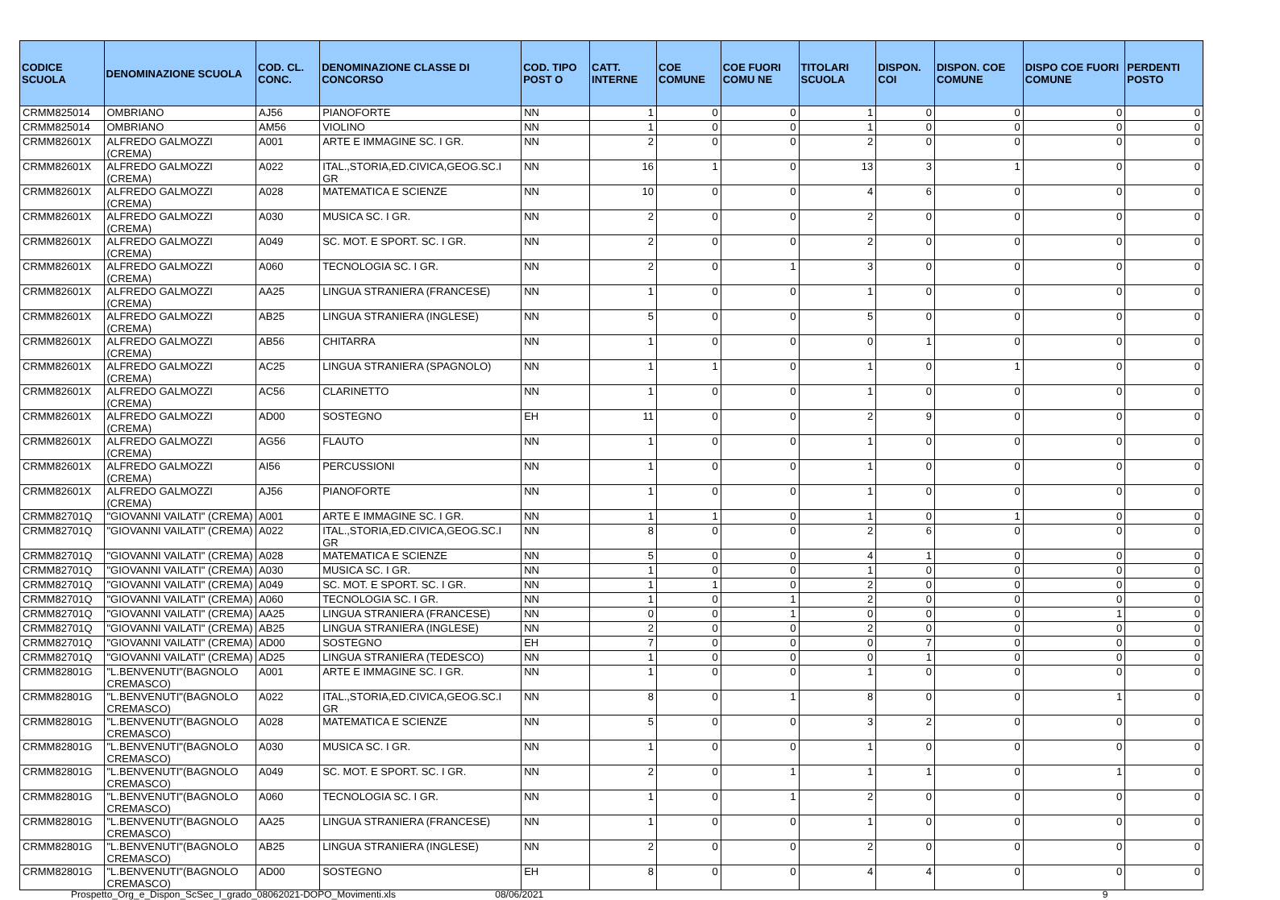| CODICE SCUOLA | DENOMINAZIONE SCUOLA | COD. CL. CONC. | DENOMINAZIONE CLASSE DI CONCORSO | COD. TIPO POST O | CATT. INTERNE | COE COMUNE | COE FUORI COMU NE | TITOLARI SCUOLA | DISPON. COI | DISPON. COE COMUNE | DISPO COE FUORI COMUNE | PERDENTI POSTO |
| --- | --- | --- | --- | --- | --- | --- | --- | --- | --- | --- | --- | --- |
| CRMM825014 | OMBRIANO | AJ56 | PIANOFORTE | NN | 1 | 0 | 0 | 1 | 0 | 0 | 0 | 0 |
| CRMM825014 | OMBRIANO | AM56 | VIOLINO | NN | 1 | 0 | 0 | 1 | 0 | 0 | 0 | 0 |
| CRMM82601X | ALFREDO GALMOZZI (CREMA) | A001 | ARTE E IMMAGINE SC. I GR. | NN | 2 | 0 | 0 | 2 | 0 | 0 | 0 | 0 |
| CRMM82601X | ALFREDO GALMOZZI (CREMA) | A022 | ITAL.,STORIA,ED.CIVICA,GEOG.SC.I GR | NN | 16 | 1 | 0 | 13 | 3 | 1 | 0 | 0 |
| CRMM82601X | ALFREDO GALMOZZI (CREMA) | A028 | MATEMATICA E SCIENZE | NN | 10 | 0 | 0 | 4 | 6 | 0 | 0 | 0 |
| CRMM82601X | ALFREDO GALMOZZI (CREMA) | A030 | MUSICA SC. I GR. | NN | 2 | 0 | 0 | 2 | 0 | 0 | 0 | 0 |
| CRMM82601X | ALFREDO GALMOZZI (CREMA) | A049 | SC. MOT. E SPORT. SC. I GR. | NN | 2 | 0 | 0 | 2 | 0 | 0 | 0 | 0 |
| CRMM82601X | ALFREDO GALMOZZI (CREMA) | A060 | TECNOLOGIA SC. I GR. | NN | 2 | 0 | 1 | 3 | 0 | 0 | 0 | 0 |
| CRMM82601X | ALFREDO GALMOZZI (CREMA) | AA25 | LINGUA STRANIERA (FRANCESE) | NN | 1 | 0 | 0 | 1 | 0 | 0 | 0 | 0 |
| CRMM82601X | ALFREDO GALMOZZI (CREMA) | AB25 | LINGUA STRANIERA (INGLESE) | NN | 5 | 0 | 0 | 5 | 0 | 0 | 0 | 0 |
| CRMM82601X | ALFREDO GALMOZZI (CREMA) | AB56 | CHITARRA | NN | 1 | 0 | 0 | 0 | 1 | 0 | 0 | 0 |
| CRMM82601X | ALFREDO GALMOZZI (CREMA) | AC25 | LINGUA STRANIERA (SPAGNOLO) | NN | 1 | 1 | 0 | 1 | 0 | 1 | 0 | 0 |
| CRMM82601X | ALFREDO GALMOZZI (CREMA) | AC56 | CLARINETTO | NN | 1 | 0 | 0 | 1 | 0 | 0 | 0 | 0 |
| CRMM82601X | ALFREDO GALMOZZI (CREMA) | AD00 | SOSTEGNO | EH | 11 | 0 | 0 | 2 | 9 | 0 | 0 | 0 |
| CRMM82601X | ALFREDO GALMOZZI (CREMA) | AG56 | FLAUTO | NN | 1 | 0 | 0 | 1 | 0 | 0 | 0 | 0 |
| CRMM82601X | ALFREDO GALMOZZI (CREMA) | AI56 | PERCUSSIONI | NN | 1 | 0 | 0 | 1 | 0 | 0 | 0 | 0 |
| CRMM82601X | ALFREDO GALMOZZI (CREMA) | AJ56 | PIANOFORTE | NN | 1 | 0 | 0 | 1 | 0 | 0 | 0 | 0 |
| CRMM82701Q | "GIOVANNI VAILATI" (CREMA) | A001 | ARTE E IMMAGINE SC. I GR. | NN | 1 | 1 | 0 | 1 | 0 | 1 | 0 | 0 |
| CRMM82701Q | "GIOVANNI VAILATI" (CREMA) | A022 | ITAL.,STORIA,ED.CIVICA,GEOG.SC.I GR | NN | 8 | 0 | 0 | 2 | 6 | 0 | 0 | 0 |
| CRMM82701Q | "GIOVANNI VAILATI" (CREMA) | A028 | MATEMATICA E SCIENZE | NN | 5 | 0 | 0 | 4 | 1 | 0 | 0 | 0 |
| CRMM82701Q | "GIOVANNI VAILATI" (CREMA) | A030 | MUSICA SC. I GR. | NN | 1 | 0 | 0 | 1 | 0 | 0 | 0 | 0 |
| CRMM82701Q | "GIOVANNI VAILATI" (CREMA) | A049 | SC. MOT. E SPORT. SC. I GR. | NN | 1 | 1 | 0 | 2 | 0 | 0 | 0 | 0 |
| CRMM82701Q | "GIOVANNI VAILATI" (CREMA) | A060 | TECNOLOGIA SC. I GR. | NN | 1 | 0 | 1 | 2 | 0 | 0 | 0 | 0 |
| CRMM82701Q | "GIOVANNI VAILATI" (CREMA) | AA25 | LINGUA STRANIERA (FRANCESE) | NN | 0 | 0 | 1 | 0 | 0 | 0 | 1 | 0 |
| CRMM82701Q | "GIOVANNI VAILATI" (CREMA) | AB25 | LINGUA STRANIERA (INGLESE) | NN | 2 | 0 | 0 | 2 | 0 | 0 | 0 | 0 |
| CRMM82701Q | "GIOVANNI VAILATI" (CREMA) | AD00 | SOSTEGNO | EH | 7 | 0 | 0 | 0 | 7 | 0 | 0 | 0 |
| CRMM82701Q | "GIOVANNI VAILATI" (CREMA) | AD25 | LINGUA STRANIERA (TEDESCO) | NN | 1 | 0 | 0 | 0 | 1 | 0 | 0 | 0 |
| CRMM82801G | "L.BENVENUTI"(BAGNOLO CREMASCO) | A001 | ARTE E IMMAGINE SC. I GR. | NN | 1 | 0 | 0 | 1 | 0 | 0 | 0 | 0 |
| CRMM82801G | "L.BENVENUTI"(BAGNOLO CREMASCO) | A022 | ITAL.,STORIA,ED.CIVICA,GEOG.SC.I GR | NN | 8 | 0 | 1 | 8 | 0 | 0 | 1 | 0 |
| CRMM82801G | "L.BENVENUTI"(BAGNOLO CREMASCO) | A028 | MATEMATICA E SCIENZE | NN | 5 | 0 | 0 | 3 | 2 | 0 | 0 | 0 |
| CRMM82801G | "L.BENVENUTI"(BAGNOLO CREMASCO) | A030 | MUSICA SC. I GR. | NN | 1 | 0 | 0 | 1 | 0 | 0 | 0 | 0 |
| CRMM82801G | "L.BENVENUTI"(BAGNOLO CREMASCO) | A049 | SC. MOT. E SPORT. SC. I GR. | NN | 2 | 0 | 1 | 1 | 1 | 0 | 1 | 0 |
| CRMM82801G | "L.BENVENUTI"(BAGNOLO CREMASCO) | A060 | TECNOLOGIA SC. I GR. | NN | 1 | 0 | 1 | 2 | 0 | 0 | 0 | 0 |
| CRMM82801G | "L.BENVENUTI"(BAGNOLO CREMASCO) | AA25 | LINGUA STRANIERA (FRANCESE) | NN | 1 | 0 | 0 | 1 | 0 | 0 | 0 | 0 |
| CRMM82801G | "L.BENVENUTI"(BAGNOLO CREMASCO) | AB25 | LINGUA STRANIERA (INGLESE) | NN | 2 | 0 | 0 | 2 | 0 | 0 | 0 | 0 |
| CRMM82801G | "L.BENVENUTI"(BAGNOLO CREMASCO) | AD00 | SOSTEGNO | EH | 8 | 0 | 0 | 4 | 4 | 0 | 0 | 0 |
Prospetto_Org_e_Dispon_ScSec_I_grado_08062021-DOPO_Movimenti.xls 08/06/2021 9